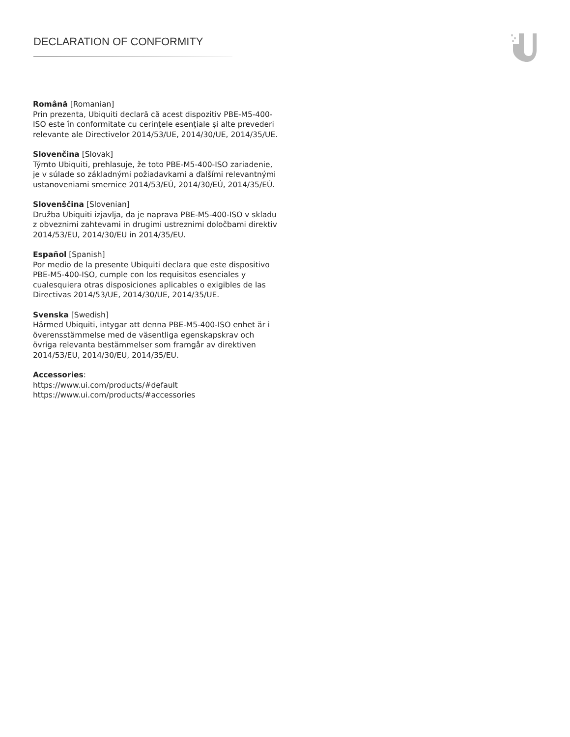DECLARATION OF CONFORMITY
Română [Romanian]
Prin prezenta, Ubiquiti declară că acest dispozitiv PBE-M5-400-ISO este în conformitate cu cerințele esențiale și alte prevederi relevante ale Directivelor 2014/53/UE, 2014/30/UE, 2014/35/UE.
Slovenčina [Slovak]
Týmto Ubiquiti, prehlasuje, že toto PBE-M5-400-ISO zariadenie, je v súlade so základnými požiadavkami a ďalšími relevantnými ustanoveniami smernice 2014/53/EÚ, 2014/30/EÚ, 2014/35/EÚ.
Slovenščina [Slovenian]
Družba Ubiquiti izjavlja, da je naprava PBE-M5-400-ISO v skladu z obveznimi zahtevami in drugimi ustreznimi določbami direktiv 2014/53/EU, 2014/30/EU in 2014/35/EU.
Español [Spanish]
Por medio de la presente Ubiquiti declara que este dispositivo PBE-M5-400-ISO, cumple con los requisitos esenciales y cualesquiera otras disposiciones aplicables o exigibles de las Directivas 2014/53/UE, 2014/30/UE, 2014/35/UE.
Svenska [Swedish]
Härmed Ubiquiti, intygar att denna PBE-M5-400-ISO enhet är i överensstämmelse med de väsentliga egenskapskrav och övriga relevanta bestämmelser som framgår av direktiven 2014/53/EU, 2014/30/EU, 2014/35/EU.
Accessories:
https://www.ui.com/products/#default
https://www.ui.com/products/#accessories